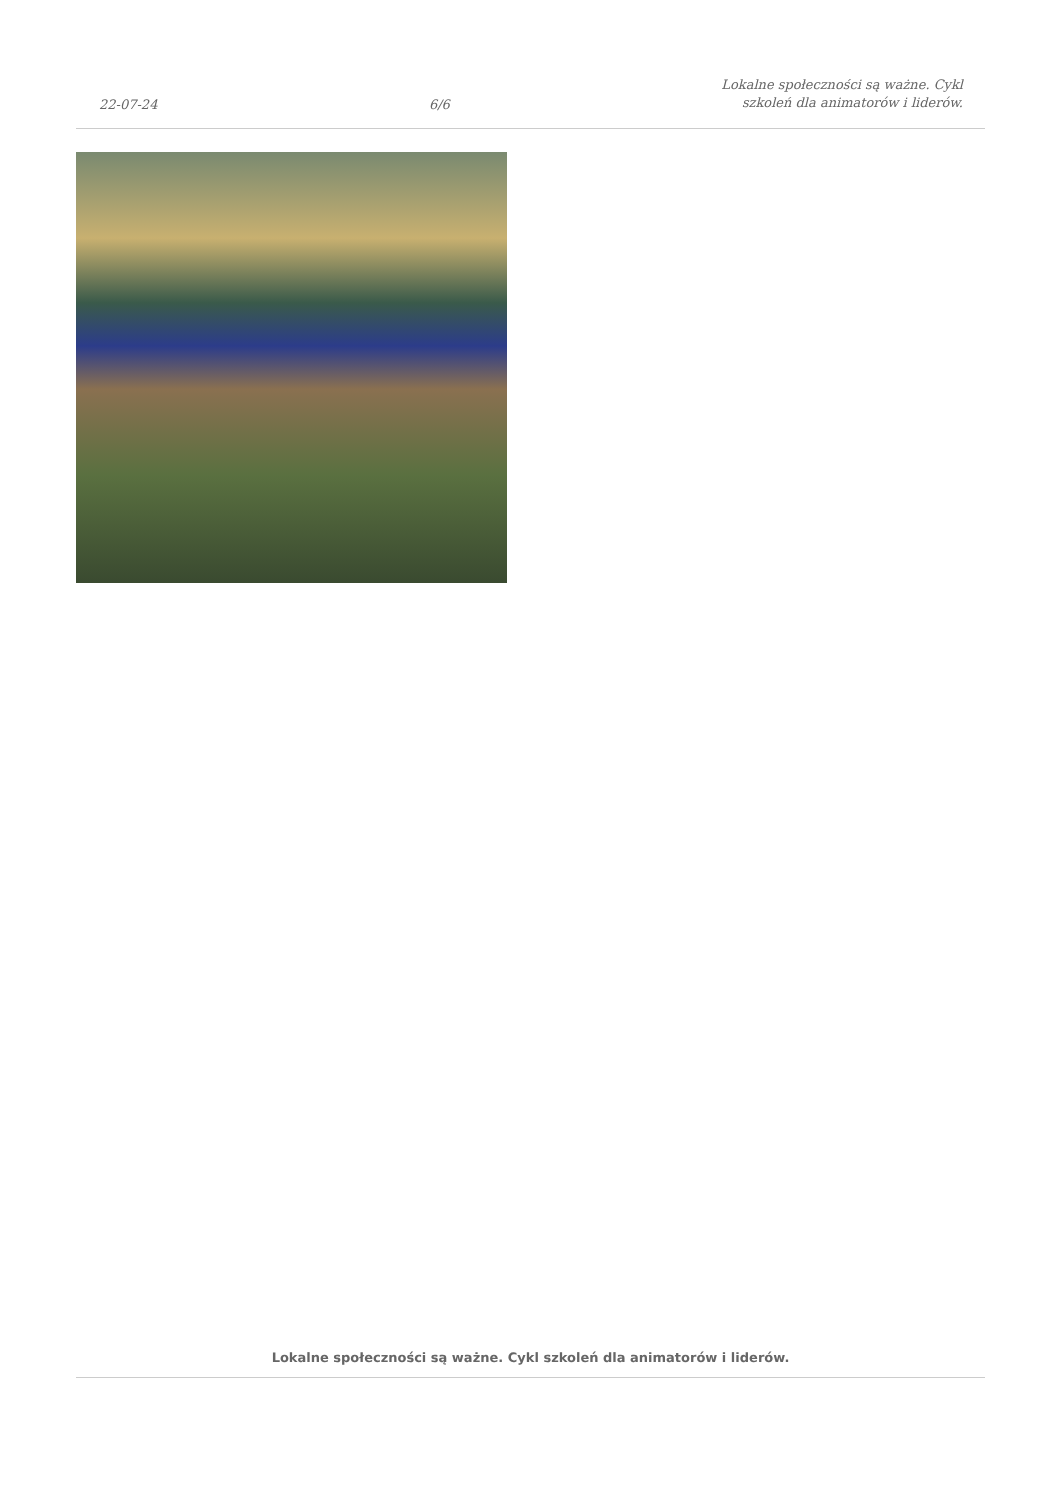22-07-24 6/6 Lokalne społeczności są ważne. Cykl
szkoleń dla animatorów i liderów.
Lokalne społeczności są ważne. Cykl szkoleń dla animatorów i liderów.